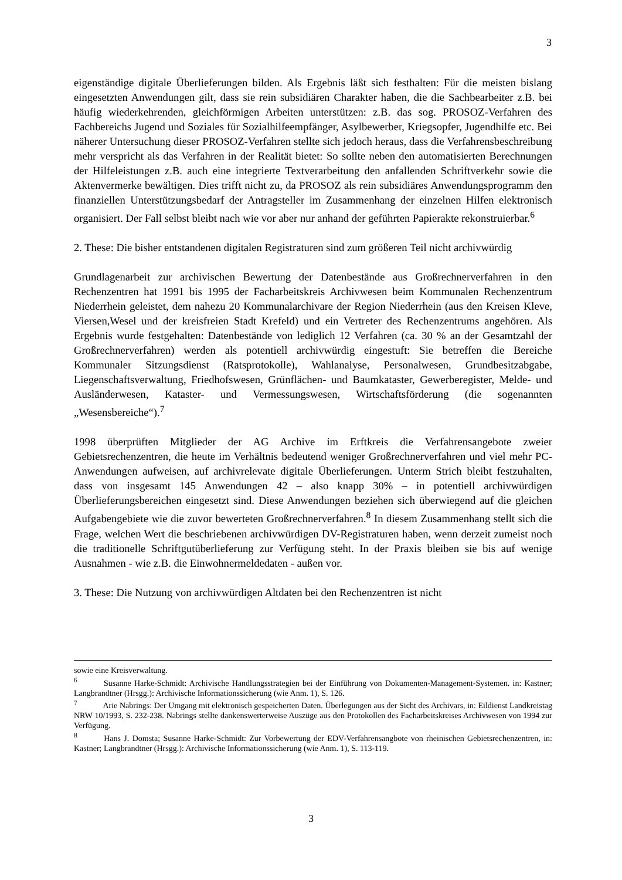3
eigenständige digitale Überlieferungen bilden. Als Ergebnis läßt sich festhalten: Für die meisten bislang eingesetzten Anwendungen gilt, dass sie rein subsidiären Charakter haben, die die Sachbearbeiter z.B. bei häufig wiederkehrenden, gleichförmigen Arbeiten unterstützen: z.B. das sog. PROSOZ-Verfahren des Fachbereichs Jugend und Soziales für Sozialhilfeempfänger, Asylbewerber, Kriegsopfer, Jugendhilfe etc. Bei näherer Untersuchung dieser PROSOZ-Verfahren stellte sich jedoch heraus, dass die Verfahrensbeschreibung mehr verspricht als das Verfahren in der Realität bietet: So sollte neben den automatisierten Berechnungen der Hilfeleistungen z.B. auch eine integrierte Textverarbeitung den anfallenden Schriftverkehr sowie die Aktenvermerke bewältigen. Dies trifft nicht zu, da PROSOZ als rein subsidiäres Anwendungsprogramm den finanziellen Unterstützungsbedarf der Antragsteller im Zusammenhang der einzelnen Hilfen elektronisch organisiert. Der Fall selbst bleibt nach wie vor aber nur anhand der geführten Papierakte rekonstruierbar.<sup>6</sup>
2. These: Die bisher entstandenen digitalen Registraturen sind zum größeren Teil nicht archivwürdig
Grundlagenarbeit zur archivischen Bewertung der Datenbestände aus Großrechnerverfahren in den Rechenzentren hat 1991 bis 1995 der Facharbeitskreis Archivwesen beim Kommunalen Rechenzentrum Niederrhein geleistet, dem nahezu 20 Kommunalarchivare der Region Niederrhein (aus den Kreisen Kleve, Viersen,Wesel und der kreisfreien Stadt Krefeld) und ein Vertreter des Rechenzentrums angehören. Als Ergebnis wurde festgehalten: Datenbestände von lediglich 12 Verfahren (ca. 30 % an der Gesamtzahl der Großrechnerverfahren) werden als potentiell archivwürdig eingestuft: Sie betreffen die Bereiche Kommunaler Sitzungsdienst (Ratsprotokolle), Wahlanalyse, Personalwesen, Grundbesitzabgabe, Liegenschaftsverwaltung, Friedhofswesen, Grünflächen- und Baumkataster, Gewerberegister, Melde- und Ausländerwesen, Kataster- und Vermessungswesen, Wirtschaftsförderung (die sogenannten „Wesensbereiche“).<sup>7</sup>
1998 überprüften Mitglieder der AG Archive im Erftkreis die Verfahrensangebote zweier Gebietsrechenzentren, die heute im Verhältnis bedeutend weniger Großrechnerverfahren und viel mehr PC-Anwendungen aufweisen, auf archivrelevate digitale Überlieferungen. Unterm Strich bleibt festzuhalten, dass von insgesamt 145 Anwendungen 42 – also knapp 30% – in potentiell archivwürdigen Überlieferungsbereichen eingesetzt sind. Diese Anwendungen beziehen sich überwiegend auf die gleichen Aufgabengebiete wie die zuvor bewerteten Großrechnerverfahren.<sup>8</sup> In diesem Zusammenhang stellt sich die Frage, welchen Wert die beschriebenen archivwürdigen DV-Registraturen haben, wenn derzeit zumeist noch die traditionelle Schriftgutüberlieferung zur Verfügung steht. In der Praxis bleiben sie bis auf wenige Ausnahmen - wie z.B. die Einwohnermeldedaten - außen vor.
3. These: Die Nutzung von archivwürdigen Altdaten bei den Rechenzentren ist nicht
sowie eine Kreisverwaltung.
<sup>6</sup> Susanne Harke-Schmidt: Archivische Handlungsstrategien bei der Einführung von Dokumenten-Management-Systemen. in: Kastner; Langbrandtner (Hrsgg.): Archivische Informationssicherung (wie Anm. 1), S. 126.
<sup>7</sup> Arie Nabrings: Der Umgang mit elektronisch gespeicherten Daten. Überlegungen aus der Sicht des Archivars, in: Eildienst Landkreistag NRW 10/1993, S. 232-238. Nabrings stellte dankenswerterweise Auszüge aus den Protokollen des Facharbeitskreises Archivwesen von 1994 zur Verfügung.
<sup>8</sup> Hans J. Domsta; Susanne Harke-Schmidt: Zur Vorbewertung der EDV-Verfahrensangbote von rheinischen Gebietsrechenzentren, in: Kastner; Langbrandtner (Hrsgg.): Archivische Informationssicherung (wie Anm. 1), S. 113-119.
3